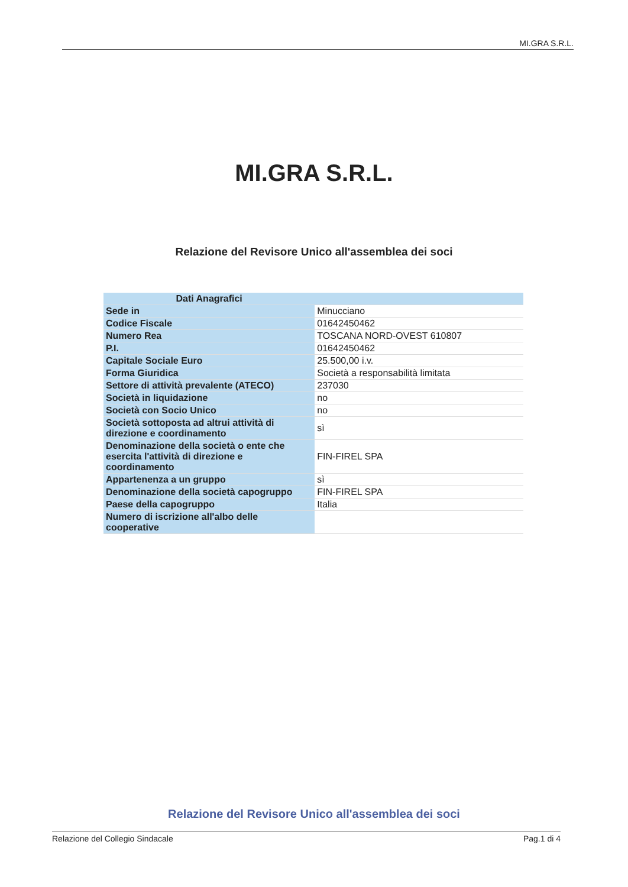MI.GRA S.R.L.
MI.GRA S.R.L.
Relazione del Revisore Unico all'assemblea dei soci
| Dati Anagrafici | |
| --- | --- |
| Sede in | Minucciano |
| Codice Fiscale | 01642450462 |
| Numero Rea | TOSCANA NORD-OVEST 610807 |
| P.I. | 01642450462 |
| Capitale Sociale Euro | 25.500,00 i.v. |
| Forma Giuridica | Società a responsabilità limitata |
| Settore di attività prevalente (ATECO) | 237030 |
| Società in liquidazione | no |
| Società con Socio Unico | no |
| Società sottoposta ad altrui attività di direzione e coordinamento | sì |
| Denominazione della società o ente che esercita l'attività di direzione e coordinamento | FIN-FIREL SPA |
| Appartenenza a un gruppo | sì |
| Denominazione della società capogruppo | FIN-FIREL SPA |
| Paese della capogruppo | Italia |
| Numero di iscrizione all'albo delle cooperative | |
Relazione del Revisore Unico all'assemblea dei soci
Relazione del Collegio Sindacale Pag.1 di 4